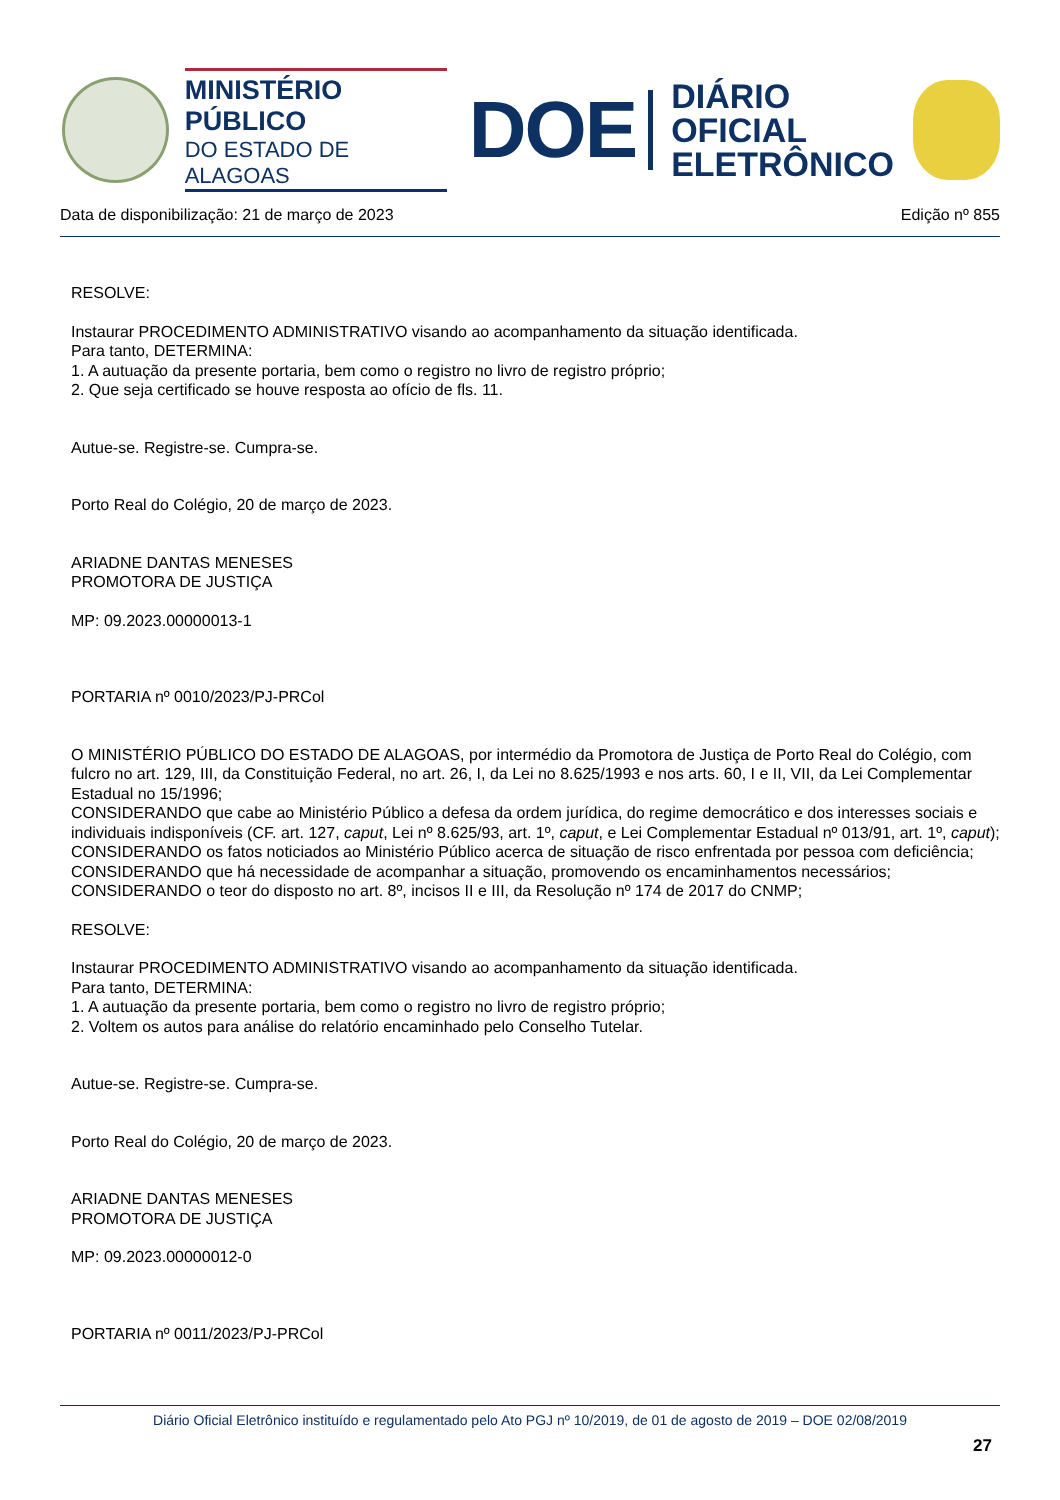MINISTÉRIO PÚBLICO
DO ESTADO DE ALAGOAS
DOE
DIÁRIO OFICIAL
ELETRÔNICO
Data de disponibilização: 21 de março de 2023 Edição nº 855
RESOLVE:
Instaurar PROCEDIMENTO ADMINISTRATIVO visando ao acompanhamento da situação identificada.
Para tanto, DETERMINA:
1. A autuação da presente portaria, bem como o registro no livro de registro próprio;
2. Que seja certificado se houve resposta ao ofício de fls. 11.
Autue-se. Registre-se. Cumpra-se.
Porto Real do Colégio, 20 de março de 2023.
ARIADNE DANTAS MENESES
PROMOTORA DE JUSTIÇA
MP: 09.2023.00000013-1
PORTARIA nº 0010/2023/PJ-PRCol
O MINISTÉRIO PÚBLICO DO ESTADO DE ALAGOAS, por intermédio da Promotora de Justiça de Porto Real do Colégio, com fulcro no art. 129, III, da Constituição Federal, no art. 26, I, da Lei no 8.625/1993 e nos arts. 60, I e II, VII, da Lei Complementar Estadual no 15/1996;
CONSIDERANDO que cabe ao Ministério Público a defesa da ordem jurídica, do regime democrático e dos interesses sociais e individuais indisponíveis (CF. art. 127, caput, Lei nº 8.625/93, art. 1º, caput, e Lei Complementar Estadual nº 013/91, art. 1º, caput);
CONSIDERANDO os fatos noticiados ao Ministério Público acerca de situação de risco enfrentada por pessoa com deficiência;
CONSIDERANDO que há necessidade de acompanhar a situação, promovendo os encaminhamentos necessários;
CONSIDERANDO o teor do disposto no art. 8º, incisos II e III, da Resolução nº 174 de 2017 do CNMP;
RESOLVE:
Instaurar PROCEDIMENTO ADMINISTRATIVO visando ao acompanhamento da situação identificada.
Para tanto, DETERMINA:
1. A autuação da presente portaria, bem como o registro no livro de registro próprio;
2. Voltem os autos para análise do relatório encaminhado pelo Conselho Tutelar.
Autue-se. Registre-se. Cumpra-se.
Porto Real do Colégio, 20 de março de 2023.
ARIADNE DANTAS MENESES
PROMOTORA DE JUSTIÇA
MP: 09.2023.00000012-0
PORTARIA nº 0011/2023/PJ-PRCol
Diário Oficial Eletrônico instituído e regulamentado pelo Ato PGJ nº 10/2019, de 01 de agosto de 2019 – DOE 02/08/2019
27